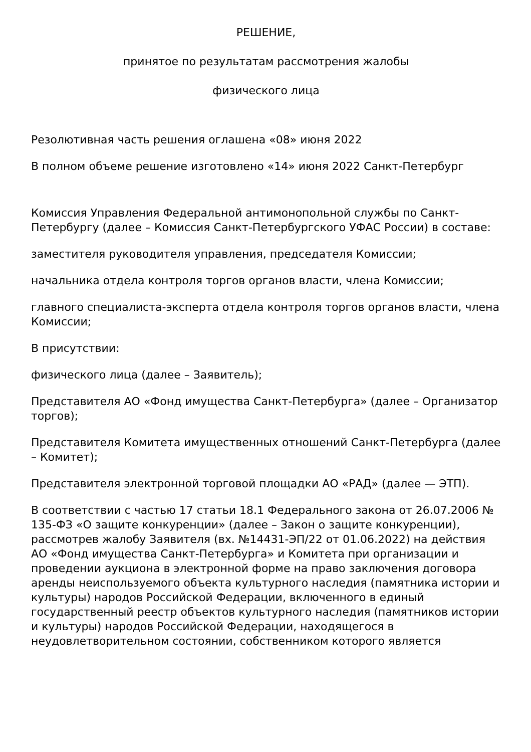РЕШЕНИЕ,
принятое по результатам рассмотрения жалобы
физического лица
Резолютивная часть решения оглашена «08» июня 2022
В полном объеме решение изготовлено «14» июня 2022 Санкт-Петербург
Комиссия Управления Федеральной антимонопольной службы по Санкт-Петербургу (далее – Комиссия Санкт-Петербургского УФАС России) в составе:
заместителя руководителя управления, председателя Комиссии;
начальника отдела контроля торгов органов власти, члена Комиссии;
главного специалиста-эксперта отдела контроля торгов органов власти, члена Комиссии;
В присутствии:
физического лица (далее – Заявитель);
Представителя АО «Фонд имущества Санкт-Петербурга» (далее – Организатор торгов);
Представителя Комитета имущественных отношений Санкт-Петербурга (далее – Комитет);
Представителя электронной торговой площадки АО «РАД» (далее — ЭТП).
В соответствии с частью 17 статьи 18.1 Федерального закона от 26.07.2006 № 135-ФЗ «О защите конкуренции» (далее – Закон о защите конкуренции), рассмотрев жалобу Заявителя (вх. №14431-ЭП/22 от 01.06.2022) на действия АО «Фонд имущества Санкт-Петербурга» и Комитета при организации и проведении аукциона в электронной форме на право заключения договора аренды неиспользуемого объекта культурного наследия (памятника истории и культуры) народов Российской Федерации, включенного в единый государственный реестр объектов культурного наследия (памятников истории и культуры) народов Российской Федерации, находящегося в неудовлетворительном состоянии, собственником которого является